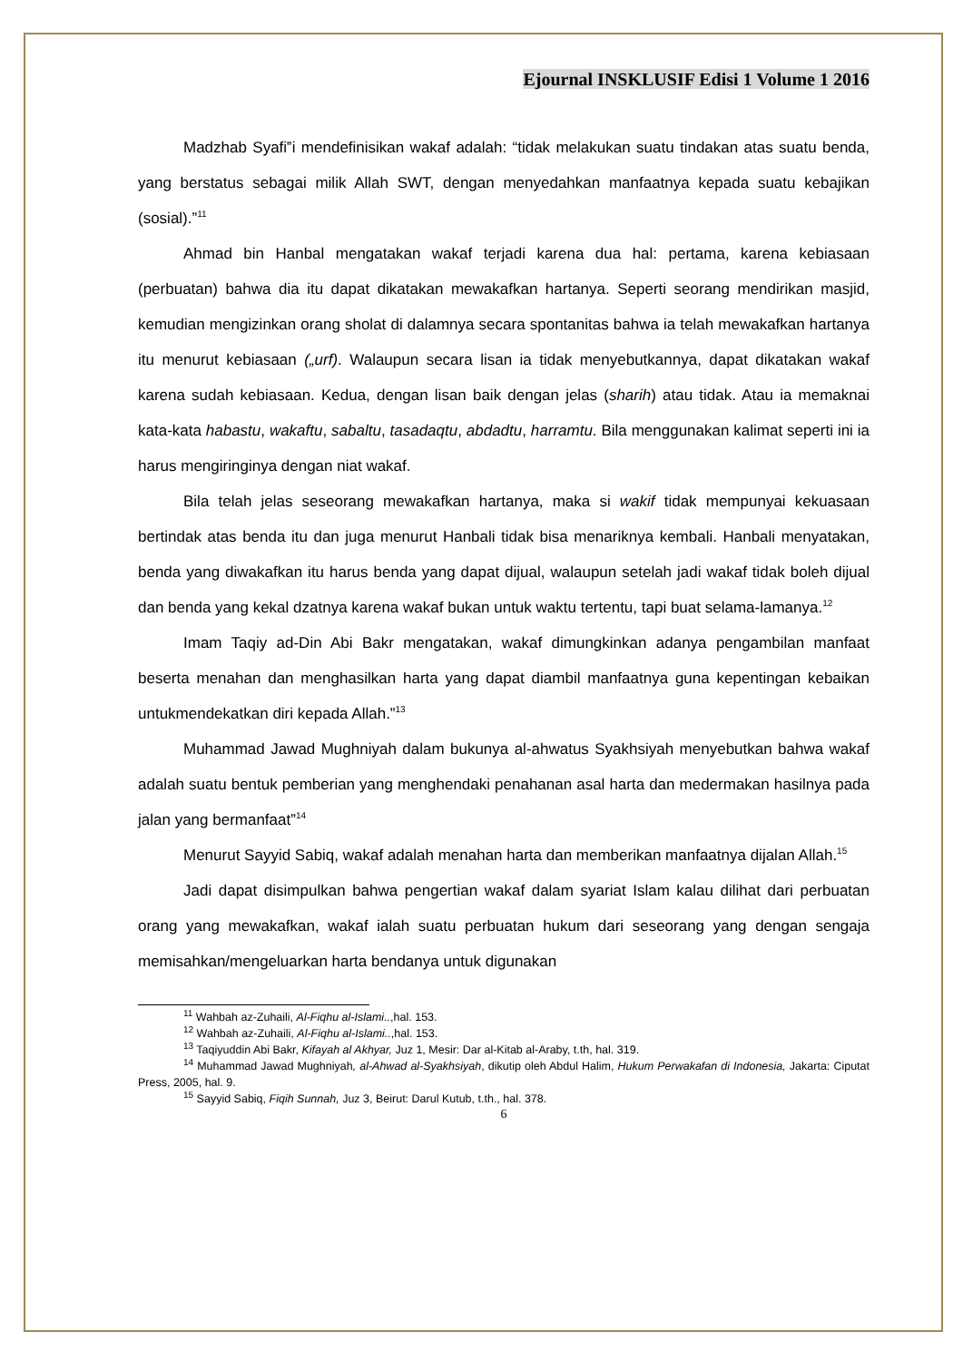Ejournal INSKLUSIF Edisi 1 Volume 1 2016
Madzhab Syafi‟i mendefinisikan wakaf adalah: “tidak melakukan suatu tindakan atas suatu benda, yang berstatus sebagai milik Allah SWT, dengan menyedahkan manfaatnya kepada suatu kebajikan (sosial).”<sup>11</sup>
Ahmad bin Hanbal mengatakan wakaf terjadi karena dua hal: pertama, karena kebiasaan (perbuatan) bahwa dia itu dapat dikatakan mewakafkan hartanya. Seperti seorang mendirikan masjid, kemudian mengizinkan orang sholat di dalamnya secara spontanitas bahwa ia telah mewakafkan hartanya itu menurut kebiasaan („urf). Walaupun secara lisan ia tidak menyebutkannya, dapat dikatakan wakaf karena sudah kebiasaan. Kedua, dengan lisan baik dengan jelas (sharih) atau tidak. Atau ia memaknai kata-kata habastu, wakaftu, sabaltu, tasadaqtu, abdadtu, harramtu. Bila menggunakan kalimat seperti ini ia harus mengiringinya dengan niat wakaf.
Bila telah jelas seseorang mewakafkan hartanya, maka si wakif tidak mempunyai kekuasaan bertindak atas benda itu dan juga menurut Hanbali tidak bisa menariknya kembali. Hanbali menyatakan, benda yang diwakafkan itu harus benda yang dapat dijual, walaupun setelah jadi wakaf tidak boleh dijual dan benda yang kekal dzatnya karena wakaf bukan untuk waktu tertentu, tapi buat selama-lamanya.<sup>12</sup>
Imam Taqiy ad-Din Abi Bakr mengatakan, wakaf dimungkinkan adanya pengambilan manfaat beserta menahan dan menghasilkan harta yang dapat diambil manfaatnya guna kepentingan kebaikan untukmendekatkan diri kepada Allah.”<sup>13</sup>
Muhammad Jawad Mughniyah dalam bukunya al-ahwatus Syakhsiyah menyebutkan bahwa wakaf adalah suatu bentuk pemberian yang menghendaki penahanan asal harta dan medermakan hasilnya pada jalan yang bermanfaat”<sup>14</sup>
Menurut Sayyid Sabiq, wakaf adalah menahan harta dan memberikan manfaatnya dijalan Allah.<sup>15</sup>
Jadi dapat disimpulkan bahwa pengertian wakaf dalam syariat Islam kalau dilihat dari perbuatan orang yang mewakafkan, wakaf ialah suatu perbuatan hukum dari seseorang yang dengan sengaja memisahkan/mengeluarkan harta bendanya untuk digunakan
<sup>11</sup> Wahbah az-Zuhaili, Al-Fiqhu al-Islami..,hal. 153.
<sup>12</sup> Wahbah az-Zuhaili, Al-Fiqhu al-Islami..,hal. 153.
<sup>13</sup> Taqiyuddin Abi Bakr, Kifayah al Akhyar, Juz 1, Mesir: Dar al-Kitab al-Araby, t.th, hal. 319.
<sup>14</sup> Muhammad Jawad Mughniyah, al-Ahwad al-Syakhsiyah, dikutip oleh Abdul Halim, Hukum Perwakafan di Indonesia, Jakarta: Ciputat Press, 2005, hal. 9.
<sup>15</sup> Sayyid Sabiq, Fiqih Sunnah, Juz 3, Beirut: Darul Kutub, t.th., hal. 378.
6